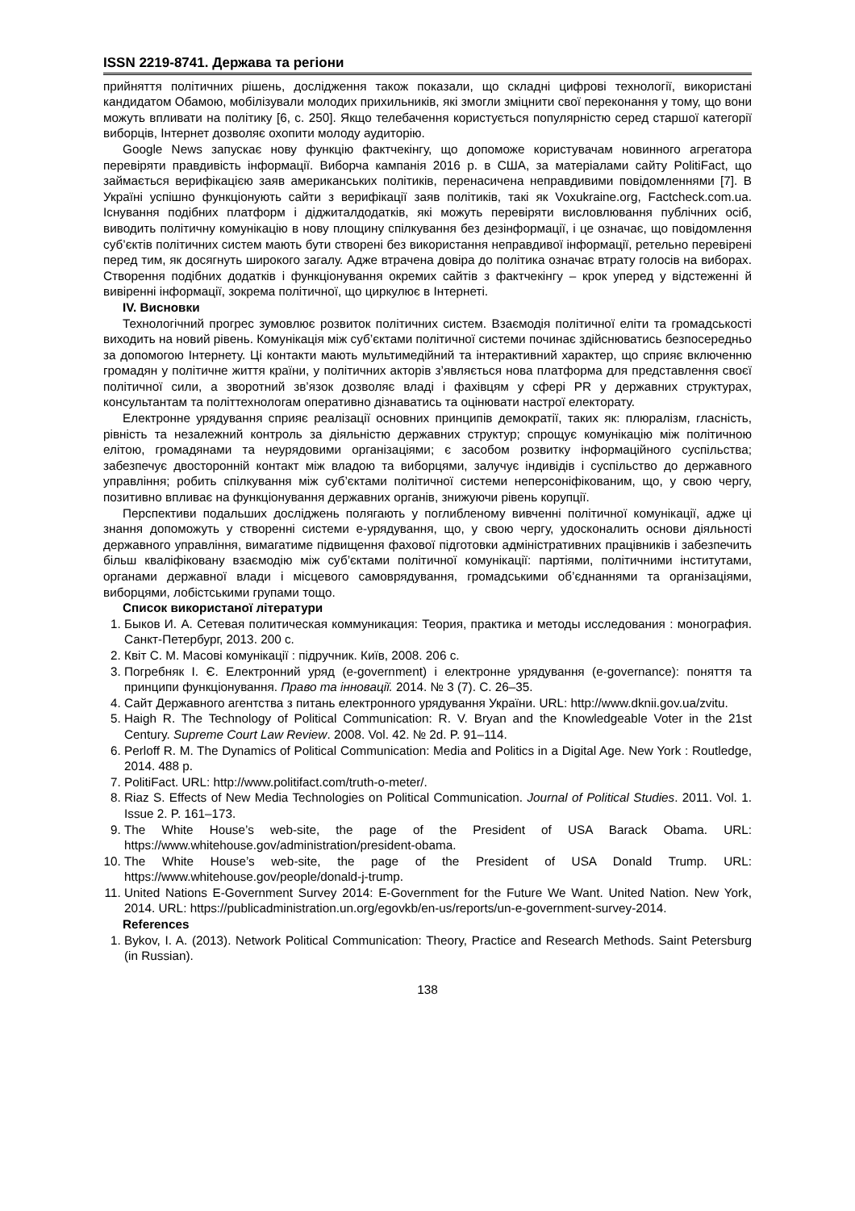ISSN 2219-8741. Держава та регіони
прийняття політичних рішень, дослідження також показали, що складні цифрові технології, використані кандидатом Обамою, мобілізували молодих прихильників, які змогли зміцнити свої переконання у тому, що вони можуть впливати на політику [6, с. 250]. Якщо телебачення користується популярністю серед старшої категорії виборців, Інтернет дозволяє охопити молоду аудиторію.
Google News запускає нову функцію фактчекінгу, що допоможе користувачам новинного агрегатора перевіряти правдивість інформації. Виборча кампанія 2016 р. в США, за матеріалами сайту PolitiFact, що займається верифікацією заяв американських політиків, перенасичена неправдивими повідомленнями [7]. В Україні успішно функціонують сайти з верифікації заяв політиків, такі як Voxukraine.org, Factcheck.com.ua. Існування подібних платформ і діджиталдодатків, які можуть перевіряти висловлювання публічних осіб, виводить політичну комунікацію в нову площину спілкування без дезінформації, і це означає, що повідомлення суб’єктів політичних систем мають бути створені без використання неправдивої інформації, ретельно перевірені перед тим, як досягнуть широкого загалу. Адже втрачена довіра до політика означає втрату голосів на виборах. Створення подібних додатків і функціонування окремих сайтів з фактчекінгу – крок уперед у відстеженні й вивіренні інформації, зокрема політичної, що циркулює в Інтернеті.
IV. Висновки
Технологічний прогрес зумовлює розвиток політичних систем. Взаємодія політичної еліти та громадськості виходить на новий рівень. Комунікація між суб’єктами політичної системи починає здійснюватись безпосередньо за допомогою Інтернету. Ці контакти мають мультимедійний та інтерактивний характер, що сприяє включенню громадян у політичне життя країни, у політичних акторів з’являється нова платформа для представлення своєї політичної сили, а зворотний зв’язок дозволяє владі і фахівцям у сфері PR у державних структурах, консультантам та політтехнологам оперативно дізнаватись та оцінювати настрої електорату.
Електронне урядування сприяє реалізації основних принципів демократії, таких як: плюралізм, гласність, рівність та незалежний контроль за діяльністю державних структур; спрощує комунікацію між політичною елітою, громадянами та неурядовими організаціями; є засобом розвитку інформаційного суспільства; забезпечує двосторонній контакт між владою та виборцями, залучує індивідів і суспільство до державного управління; робить спілкування між суб’єктами політичної системи неперсоніфікованим, що, у свою чергу, позитивно впливає на функціонування державних органів, знижуючи рівень корупції.
Перспективи подальших досліджень полягають у поглибленому вивченні політичної комунікації, адже ці знання допоможуть у створенні системи е-урядування, що, у свою чергу, удосконалить основи діяльності державного управління, вимагатиме підвищення фахової підготовки адміністративних працівників і забезпечить більш кваліфіковану взаємодію між суб’єктами політичної комунікації: партіями, політичними інститутами, органами державної влади і місцевого самоврядування, громадськими об’єднаннями та організаціями, виборцями, лобістськими групами тощо.
Список використаної літератури
1. Быков И. А. Сетевая политическая коммуникация: Теория, практика и методы исследования : монография. Санкт-Петербург, 2013. 200 с.
2. Квіт С. М. Масові комунікації : підручник. Київ, 2008. 206 с.
3. Погребняк І. Є. Електронний уряд (e-government) і електронне урядування (e-governance): поняття та принципи функціонування. Право та інновації. 2014. № 3 (7). С. 26–35.
4. Сайт Державного агентства з питань електронного урядування України. URL: http://www.dknii.gov.ua/zvitu.
5. Haigh R. The Technology of Political Communication: R. V. Bryan and the Knowledgeable Voter in the 21st Century. Supreme Court Law Review. 2008. Vol. 42. № 2d. P. 91–114.
6. Perloff R. M. The Dynamics of Political Communication: Media and Politics in a Digital Age. New York : Routledge, 2014. 488 p.
7. PolitiFact. URL: http://www.politifact.com/truth-o-meter/.
8. Riaz S. Effects of New Media Technologies on Political Communication. Journal of Political Studies. 2011. Vol. 1. Issue 2. P. 161–173.
9. The White House’s web-site, the page of the President of USA Barack Obama. URL: https://www.whitehouse.gov/administration/president-obama.
10. The White House’s web-site, the page of the President of USA Donald Trump. URL: https://www.whitehouse.gov/people/donald-j-trump.
11. United Nations E-Government Survey 2014: E-Government for the Future We Want. United Nation. New York, 2014. URL: https://publicadministration.un.org/egovkb/en-us/reports/un-e-government-survey-2014.
References
1. Bykov, I. A. (2013). Network Political Communication: Theory, Practice and Research Methods. Saint Petersburg (in Russian).
138